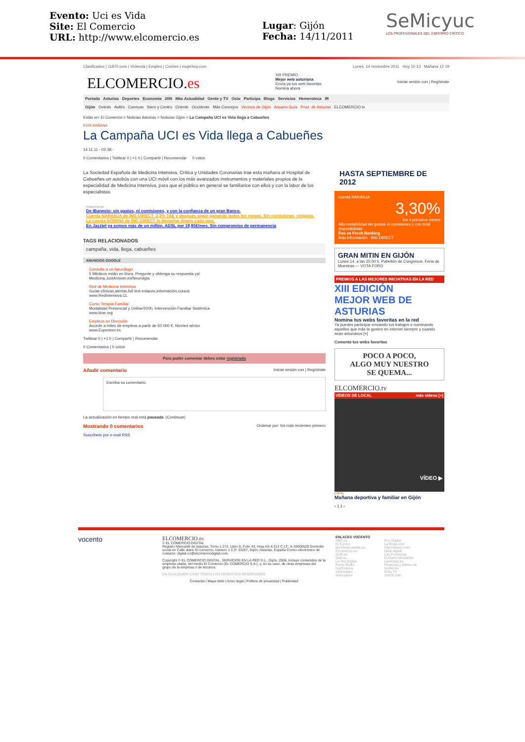Evento: Uci es Vida
Site: El Comercio
URL: http://www.elcomercio.es
Lugar: Gijón
Fecha: 14/11/2011
SeMicyuc
LOS PROFESIONALES DEL ENFERMO CRÍTICO
Clasificados | 11870.com | Vivienda | Empleo | Coches | mujerhoy.com Lunes, 14 noviembre 2011 Hoy 10 13 Mañana 12 19
ELCOMERCIO.es
XIII PREMIO
Mejor web asturiana
Envía ya tus web favoritas
Nomina ahora
Iniciar sesión con | Regístrate
Portada Asturias Deportes Economía 20N Más Actualidad Gente y TV Ocio Participa Blogs Servicios Hemeroteca IR
Gijón Oviedo Avilés Cuencas Siero y Centro Oriente Occidente Más Concejos Vecinos de Gijón Anuario Guía Prod. de Asturias ELCOMERCIO.tv
Estás en: El Comercio > Noticias Asturias > Noticias Gijón > La Campaña UCI es Vida llega a Cabueñes
ESTA MAÑANA
La Campaña UCI es Vida llega a Cabueñes
14.11.11 - 02:38 -
0 Comentarios | Twittear 0 | +1 0 | Compartir | Recomendar 0 votos
La Sociedad Española de Medicina Intensiva, Crítica y Unidades Coronarias trae esta mañana al Hospital de Cabueñes un autobús con una UCI móvil con los más avanzados instrumentos y materiales propios de la especialidad de Medicina Intensiva, para que el público en general se familiarice con ellos y con la labor de los especialistas.
PUBLICIDAD
De iBanesto: sin gastos, ni comisiones, y con la confianza de un gran Banco.
Cuenta NARANJA de ING DIRECT: 3,3% TAE y después sigue ganando todos los meses. Sin comisiones, ninguna.
La cuenta NÓMINA de ING DIRECT te devuelve dinero cada mes.
En Jazztel ya somos más de un millón. ADSL por 19,95€/mes. Sin compromiso de permanencia
TAGS RELACIONADOS
campaña, vida, llega, cabueñes
ANUNCIOS GOOGLE
Consulte a un Neurólogo
5 Médicos están en línea. Pregunte y obtenga su respuesta ya!
Medicina.JustAnswer.es/Neurolgia
Red de Medicina Intensiva
Guías clínicas,alertas,full text enlaces,información,cursos
www.RedIntensiva.CL
Curso Terapia Familiar
Modalidad Presencial y Online/200h. Intervención Familiar Sistémica
www.kine.org
Empleos en Dirección
Accede a miles de empleos a partir de 50.000 €. Niveles sénior
www.Experteer.es
Twittear 0 | +1 0 | Compartir | Recomendar
0 Comentarios | 0 votos
Para poder comentar debes estar registrado
Añadir comentario Iniciar sesión con | Regístrate
Escriba su comentario.
La actualización en tiempo real está pausada. (Continuar)
Mostrando 0 comentarios Ordenar por: los más recientes primero
Suscríbete por e-mail RSS
HASTA SEPTIEMBRE DE 2012
cuenta NARANJA
3,30%
los 4 primeros meses
Alto rentabilidad sin gastos ni comisiones y con total disponibilidad
Eso es Fresh Banking
Más información ING DIRECT
GRAN MITIN EN GIJÓN
Lunes 14, a las 20,00 h. Pabellón de Congresos, Feria de Muestras — VOTA FORO
PREMIOS A LAS MEJORES INICIATIVAS EN LA RED
XIII EDICIÓN
MEJOR WEB DE ASTURIAS
Nomina tus webs favoritas en la red
Ya puedes participar enviando tus trabajos o nominando aquellos que más te gusten en internet siempre y cuando sean asturianos [+]
Comenta tus webs favoritas
POCO A POCO,
ALGO MUY NUESTRO
SE QUEMA...
ELCOMERCIO.tv
VÍDEOS DE LOCAL más vídeos [+]
VÍDEO ▶
LOCAL
Mañana deportiva y familiar en Gijón
‹ 1 2 ›
vocento
ELCOMERCIO.es
© EL COMERCIO DIGITAL
Registro Mercantil de Asturias, Tomo 1.272, Libro 0, Folio 43, Hoja AS-4.313 C.I.F.: A-33600529 Domicilio social en Calle diario El comercio, número 1 C.P. 33207, Gijón, Asturias, España Correo electrónico de contacto: digital.co@elcomerciodigital.com.
Copyright © EL COMERCIO DIGITAL, SERVICIOS EN LA RED S.L., Gijón, 2008. Incluye contenidos de la empresa citada, del medio El Comercio (EL COMERCIO S.A.), y, en su caso, de otras empresas del grupo de la empresa o de terceros.
EN CUALQUIER CASO TODOS LOS DERECHOS RESERVADOS
Contactar | Mapa Web | Aviso legal | Política de privacidad | Publicidad
ENLACES VOCENTO
ABC.es
El Correo
elnortedecastilla.es
Elcomercio.es
SUR.es
Qué.es
La Voz Digital
Punto Radio
hoyCinema
Infoempleo
Autocasion
Hoy Digital
La Rioja.com
DiarioVasco.com
Ideal digital
Las Provincias
El Diario Montañés
Laverdad.es
Finanzas y planes de
hoyMotor
Guía TV
11870.com